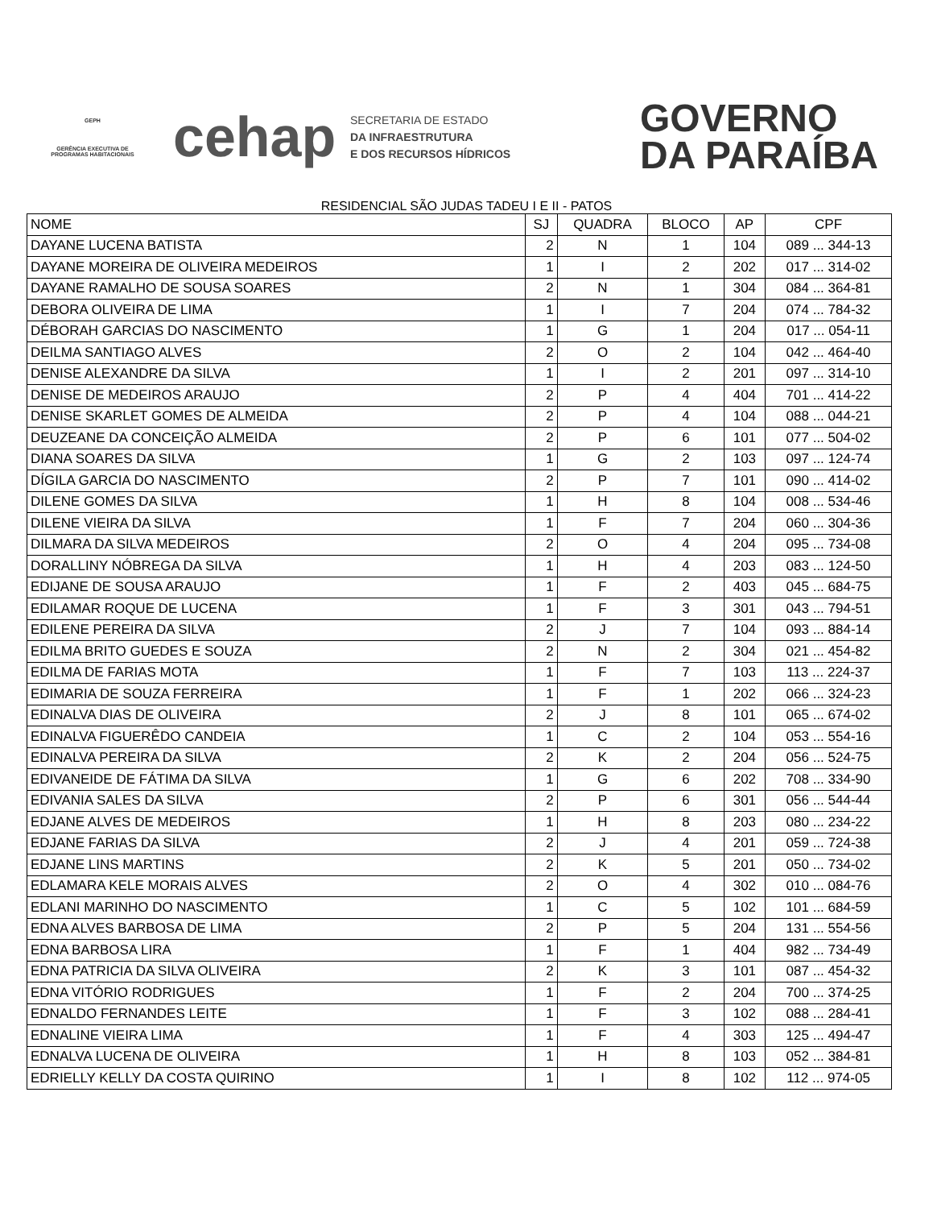GEPH
GERÊNCIA EXECUTIVA DE
PROGRAMAS HABITACIONAIS
cehap
SECRETARIA DE ESTADO
DA INFRAESTRUTURA
E DOS RECURSOS HÍDRICOS
GOVERNO
DA PARAÍBA
RESIDENCIAL SÃO JUDAS TADEU I E II - PATOS
| NOME | SJ | QUADRA | BLOCO | AP | CPF |
| --- | --- | --- | --- | --- | --- |
| DAYANE LUCENA BATISTA | 2 | N | 1 | 104 | 089 ... 344-13 |
| DAYANE MOREIRA DE OLIVEIRA MEDEIROS | 1 | I | 2 | 202 | 017 ... 314-02 |
| DAYANE RAMALHO DE SOUSA SOARES | 2 | N | 1 | 304 | 084 ... 364-81 |
| DEBORA OLIVEIRA DE LIMA | 1 | I | 7 | 204 | 074 ... 784-32 |
| DÉBORAH GARCIAS DO NASCIMENTO | 1 | G | 1 | 204 | 017 ... 054-11 |
| DEILMA SANTIAGO ALVES | 2 | O | 2 | 104 | 042 ... 464-40 |
| DENISE ALEXANDRE DA SILVA | 1 | I | 2 | 201 | 097 ... 314-10 |
| DENISE DE MEDEIROS ARAUJO | 2 | P | 4 | 404 | 701 ... 414-22 |
| DENISE SKARLET GOMES DE ALMEIDA | 2 | P | 4 | 104 | 088 ... 044-21 |
| DEUZEANE DA CONCEIÇÃO ALMEIDA | 2 | P | 6 | 101 | 077 ... 504-02 |
| DIANA SOARES DA SILVA | 1 | G | 2 | 103 | 097 ... 124-74 |
| DÍGILA GARCIA DO NASCIMENTO | 2 | P | 7 | 101 | 090 ... 414-02 |
| DILENE GOMES DA SILVA | 1 | H | 8 | 104 | 008 ... 534-46 |
| DILENE VIEIRA DA SILVA | 1 | F | 7 | 204 | 060 ... 304-36 |
| DILMARA DA SILVA MEDEIROS | 2 | O | 4 | 204 | 095 ... 734-08 |
| DORALLINY NÓBREGA DA SILVA | 1 | H | 4 | 203 | 083 ... 124-50 |
| EDIJANE DE SOUSA ARAUJO | 1 | F | 2 | 403 | 045 ... 684-75 |
| EDILAMAR ROQUE DE LUCENA | 1 | F | 3 | 301 | 043 ... 794-51 |
| EDILENE PEREIRA DA SILVA | 2 | J | 7 | 104 | 093 ... 884-14 |
| EDILMA BRITO GUEDES E SOUZA | 2 | N | 2 | 304 | 021 ... 454-82 |
| EDILMA DE FARIAS MOTA | 1 | F | 7 | 103 | 113 ... 224-37 |
| EDIMARIA DE SOUZA FERREIRA | 1 | F | 1 | 202 | 066 ... 324-23 |
| EDINALVA DIAS DE OLIVEIRA | 2 | J | 8 | 101 | 065 ... 674-02 |
| EDINALVA FIGUERÊDO CANDEIA | 1 | C | 2 | 104 | 053 ... 554-16 |
| EDINALVA PEREIRA DA SILVA | 2 | K | 2 | 204 | 056 ... 524-75 |
| EDIVANEIDE DE FÁTIMA DA SILVA | 1 | G | 6 | 202 | 708 ... 334-90 |
| EDIVANIA SALES DA SILVA | 2 | P | 6 | 301 | 056 ... 544-44 |
| EDJANE ALVES DE MEDEIROS | 1 | H | 8 | 203 | 080 ... 234-22 |
| EDJANE FARIAS DA SILVA | 2 | J | 4 | 201 | 059 ... 724-38 |
| EDJANE LINS MARTINS | 2 | K | 5 | 201 | 050 ... 734-02 |
| EDLAMARA KELE MORAIS ALVES | 2 | O | 4 | 302 | 010 ... 084-76 |
| EDLANI MARINHO DO NASCIMENTO | 1 | C | 5 | 102 | 101 ... 684-59 |
| EDNA ALVES BARBOSA DE LIMA | 2 | P | 5 | 204 | 131 ... 554-56 |
| EDNA BARBOSA LIRA | 1 | F | 1 | 404 | 982 ... 734-49 |
| EDNA PATRICIA DA SILVA OLIVEIRA | 2 | K | 3 | 101 | 087 ... 454-32 |
| EDNA VITÓRIO RODRIGUES | 1 | F | 2 | 204 | 700 ... 374-25 |
| EDNALDO FERNANDES LEITE | 1 | F | 3 | 102 | 088 ... 284-41 |
| EDNALINE VIEIRA LIMA | 1 | F | 4 | 303 | 125 ... 494-47 |
| EDNALVA LUCENA DE OLIVEIRA | 1 | H | 8 | 103 | 052 ... 384-81 |
| EDRIELLY KELLY DA COSTA QUIRINO | 1 | I | 8 | 102 | 112 ... 974-05 |